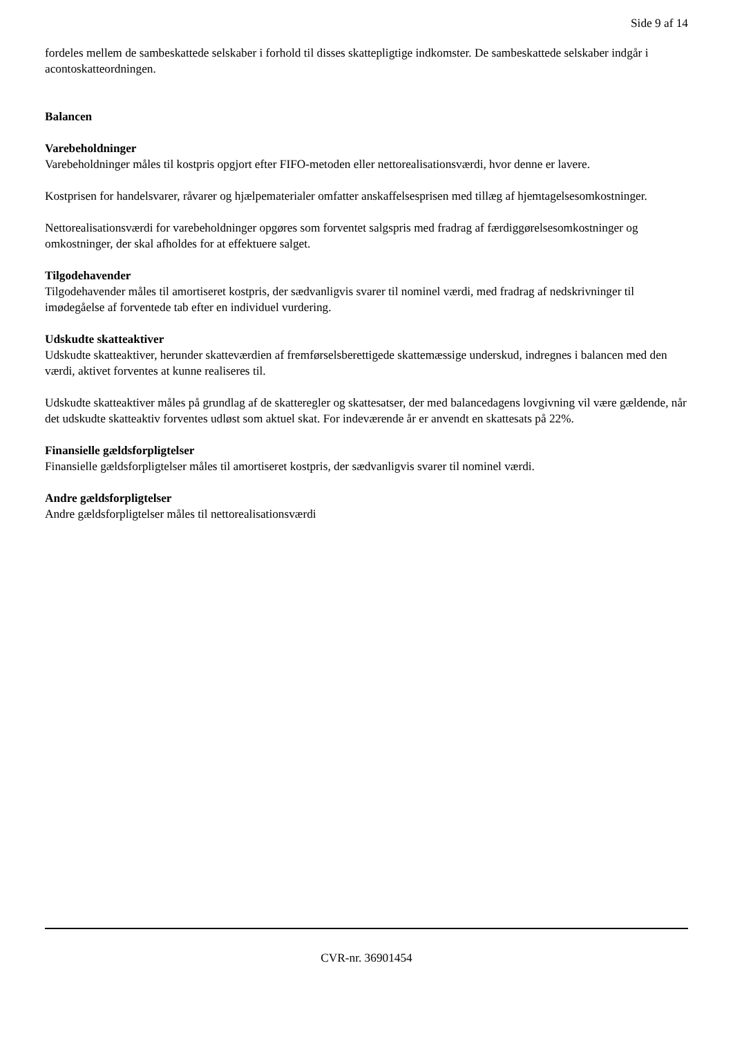Side 9 af 14
fordeles mellem de sambeskattede selskaber i forhold til disses skattepligtige indkomster. De sambeskattede selskaber indgår i acontoskatteordningen.
Balancen
Varebeholdninger
Varebeholdninger måles til kostpris opgjort efter FIFO-metoden eller nettorealisationsværdi, hvor denne er lavere.
Kostprisen for handelsvarer, råvarer og hjælpematerialer omfatter anskaffelsesprisen med tillæg af hjemtagelsesomkostninger.
Nettorealisationsværdi for varebeholdninger opgøres som forventet salgspris med fradrag af færdiggørelsesomkostninger og omkostninger, der skal afholdes for at effektuere salget.
Tilgodehavender
Tilgodehavender måles til amortiseret kostpris, der sædvanligvis svarer til nominel værdi, med fradrag af nedskrivninger til imødegåelse af forventede tab efter en individuel vurdering.
Udskudte skatteaktiver
Udskudte skatteaktiver, herunder skatteværdien af fremførselsberettigede skattemæssige underskud, indregnes i balancen med den værdi, aktivet forventes at kunne realiseres til.
Udskudte skatteaktiver måles på grundlag af de skatteregler og skattesatser, der med balancedagens lovgivning vil være gældende, når det udskudte skatteaktiv forventes udløst som aktuel skat. For indeværende år er anvendt en skattesats på 22%.
Finansielle gældsforpligtelser
Finansielle gældsforpligtelser måles til amortiseret kostpris, der sædvanligvis svarer til nominel værdi.
Andre gældsforpligtelser
Andre gældsforpligtelser måles til nettorealisationsværdi
CVR-nr. 36901454